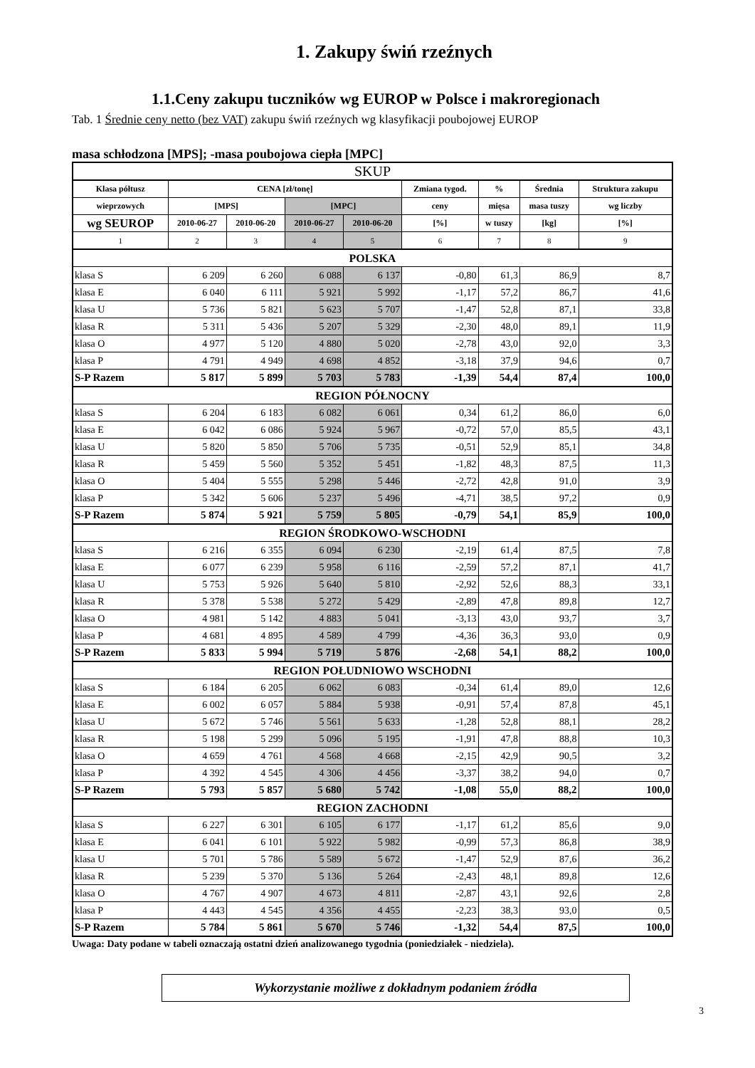1. Zakupy świń rzeźnych
1.1.Ceny zakupu tuczników wg EUROP w Polsce i makroregionach
Tab. 1 Średnie ceny netto (bez VAT) zakupu świń rzeźnych wg klasyfikacji poubojowej EUROP
masa schłodzona [MPS]; -masa poubojowa ciepła [MPC]
| SKUP | | | | | | | | |
| Klasa półtusz | CENA [zł/tonę] | | | | Zmiana tygod. | % | Średnia | Struktura zakupu |
| wieprzowych | [MPS] | | [MPC] | | ceny | mięsa | masa tuszy | wg liczby |
| wg SEUROP | 2010-06-27 | 2010-06-20 | 2010-06-27 | 2010-06-20 | [%] | w tuszy | [kg] | [%] |
| 1 | 2 | 3 | 4 | 5 | 6 | 7 | 8 | 9 |
| POLSKA | | | | | | | | |
| klasa S | 6 209 | 6 260 | 6 088 | 6 137 | -0,80 | 61,3 | 86,9 | 8,7 |
| klasa E | 6 040 | 6 111 | 5 921 | 5 992 | -1,17 | 57,2 | 86,7 | 41,6 |
| klasa U | 5 736 | 5 821 | 5 623 | 5 707 | -1,47 | 52,8 | 87,1 | 33,8 |
| klasa R | 5 311 | 5 436 | 5 207 | 5 329 | -2,30 | 48,0 | 89,1 | 11,9 |
| klasa O | 4 977 | 5 120 | 4 880 | 5 020 | -2,78 | 43,0 | 92,0 | 3,3 |
| klasa P | 4 791 | 4 949 | 4 698 | 4 852 | -3,18 | 37,9 | 94,6 | 0,7 |
| S-P Razem | 5 817 | 5 899 | 5 703 | 5 783 | -1,39 | 54,4 | 87,4 | 100,0 |
| REGION PÓŁNOCNY | | | | | | | | |
| klasa S | 6 204 | 6 183 | 6 082 | 6 061 | 0,34 | 61,2 | 86,0 | 6,0 |
| klasa E | 6 042 | 6 086 | 5 924 | 5 967 | -0,72 | 57,0 | 85,5 | 43,1 |
| klasa U | 5 820 | 5 850 | 5 706 | 5 735 | -0,51 | 52,9 | 85,1 | 34,8 |
| klasa R | 5 459 | 5 560 | 5 352 | 5 451 | -1,82 | 48,3 | 87,5 | 11,3 |
| klasa O | 5 404 | 5 555 | 5 298 | 5 446 | -2,72 | 42,8 | 91,0 | 3,9 |
| klasa P | 5 342 | 5 606 | 5 237 | 5 496 | -4,71 | 38,5 | 97,2 | 0,9 |
| S-P Razem | 5 874 | 5 921 | 5 759 | 5 805 | -0,79 | 54,1 | 85,9 | 100,0 |
| REGION ŚRODKOWO-WSCHODNI | | | | | | | | |
| klasa S | 6 216 | 6 355 | 6 094 | 6 230 | -2,19 | 61,4 | 87,5 | 7,8 |
| klasa E | 6 077 | 6 239 | 5 958 | 6 116 | -2,59 | 57,2 | 87,1 | 41,7 |
| klasa U | 5 753 | 5 926 | 5 640 | 5 810 | -2,92 | 52,6 | 88,3 | 33,1 |
| klasa R | 5 378 | 5 538 | 5 272 | 5 429 | -2,89 | 47,8 | 89,8 | 12,7 |
| klasa O | 4 981 | 5 142 | 4 883 | 5 041 | -3,13 | 43,0 | 93,7 | 3,7 |
| klasa P | 4 681 | 4 895 | 4 589 | 4 799 | -4,36 | 36,3 | 93,0 | 0,9 |
| S-P Razem | 5 833 | 5 994 | 5 719 | 5 876 | -2,68 | 54,1 | 88,2 | 100,0 |
| REGION POŁUDNIOWO WSCHODNI | | | | | | | | |
| klasa S | 6 184 | 6 205 | 6 062 | 6 083 | -0,34 | 61,4 | 89,0 | 12,6 |
| klasa E | 6 002 | 6 057 | 5 884 | 5 938 | -0,91 | 57,4 | 87,8 | 45,1 |
| klasa U | 5 672 | 5 746 | 5 561 | 5 633 | -1,28 | 52,8 | 88,1 | 28,2 |
| klasa R | 5 198 | 5 299 | 5 096 | 5 195 | -1,91 | 47,8 | 88,8 | 10,3 |
| klasa O | 4 659 | 4 761 | 4 568 | 4 668 | -2,15 | 42,9 | 90,5 | 3,2 |
| klasa P | 4 392 | 4 545 | 4 306 | 4 456 | -3,37 | 38,2 | 94,0 | 0,7 |
| S-P Razem | 5 793 | 5 857 | 5 680 | 5 742 | -1,08 | 55,0 | 88,2 | 100,0 |
| REGION ZACHODNI | | | | | | | | |
| klasa S | 6 227 | 6 301 | 6 105 | 6 177 | -1,17 | 61,2 | 85,6 | 9,0 |
| klasa E | 6 041 | 6 101 | 5 922 | 5 982 | -0,99 | 57,3 | 86,8 | 38,9 |
| klasa U | 5 701 | 5 786 | 5 589 | 5 672 | -1,47 | 52,9 | 87,6 | 36,2 |
| klasa R | 5 239 | 5 370 | 5 136 | 5 264 | -2,43 | 48,1 | 89,8 | 12,6 |
| klasa O | 4 767 | 4 907 | 4 673 | 4 811 | -2,87 | 43,1 | 92,6 | 2,8 |
| klasa P | 4 443 | 4 545 | 4 356 | 4 455 | -2,23 | 38,3 | 93,0 | 0,5 |
| S-P Razem | 5 784 | 5 861 | 5 670 | 5 746 | -1,32 | 54,4 | 87,5 | 100,0 |
Uwaga: Daty podane w tabeli oznaczają ostatni dzień analizowanego tygodnia (poniedziałek - niedziela).
Wykorzystanie możliwe z dokładnym podaniem źródła
3